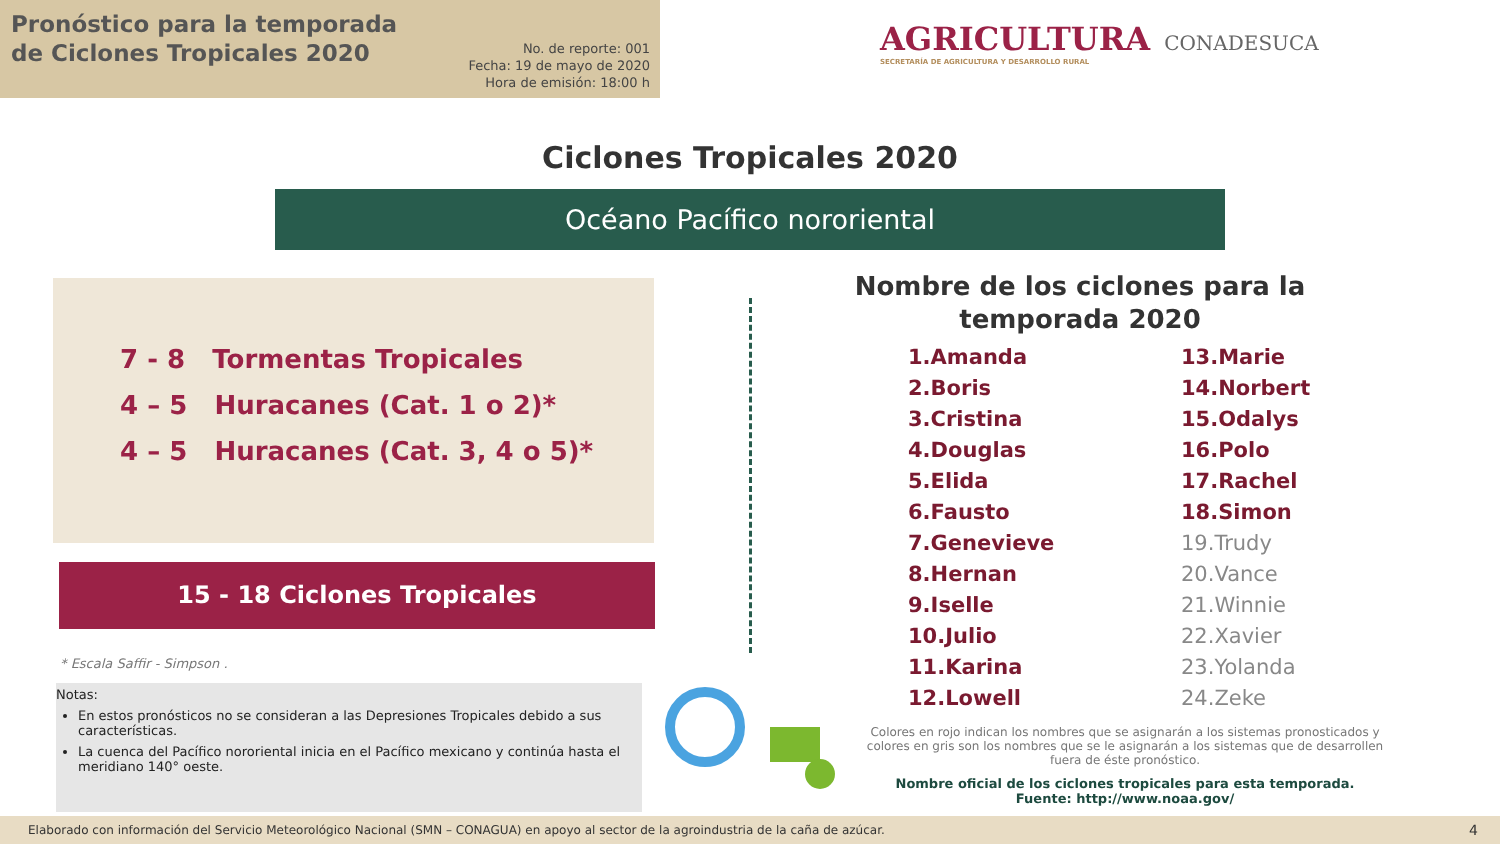Pronóstico para la temporada de Ciclones Tropicales 2020
No. de reporte: 001
Fecha: 19 de mayo de 2020
Hora de emisión: 18:00 h
AGRICULTURA
SECRETARÍA DE AGRICULTURA Y DESARROLLO RURAL
CONADESUCA
Ciclones Tropicales 2020
Océano Pacífico nororiental
7 - 8 Tormentas Tropicales
4 – 5 Huracanes (Cat. 1 o 2)*
4 – 5 Huracanes (Cat. 3, 4 o 5)*
15 - 18 Ciclones Tropicales
* Escala Saffir - Simpson .
Notas:
En estos pronósticos no se consideran a las Depresiones Tropicales debido a sus características.
La cuenca del Pacífico nororiental inicia en el Pacífico mexicano y continúa hasta el meridiano 140° oeste.
Nombre de los ciclones para la temporada 2020
1.Amanda
2.Boris
3.Cristina
4.Douglas
5.Elida
6.Fausto
7.Genevieve
8.Hernan
9.Iselle
10.Julio
11.Karina
12.Lowell
13.Marie
14.Norbert
15.Odalys
16.Polo
17.Rachel
18.Simon
19.Trudy
20.Vance
21.Winnie
22.Xavier
23.Yolanda
24.Zeke
Colores en rojo indican los nombres que se asignarán a los sistemas pronosticados y colores en gris son los nombres que se le asignarán a los sistemas que de desarrollen fuera de éste pronóstico.
Nombre oficial de los ciclones tropicales para esta temporada.
Fuente: http://www.noaa.gov/
Elaborado con información del Servicio Meteorológico Nacional (SMN – CONAGUA) en apoyo al sector de la agroindustria de la caña de azúcar.
4